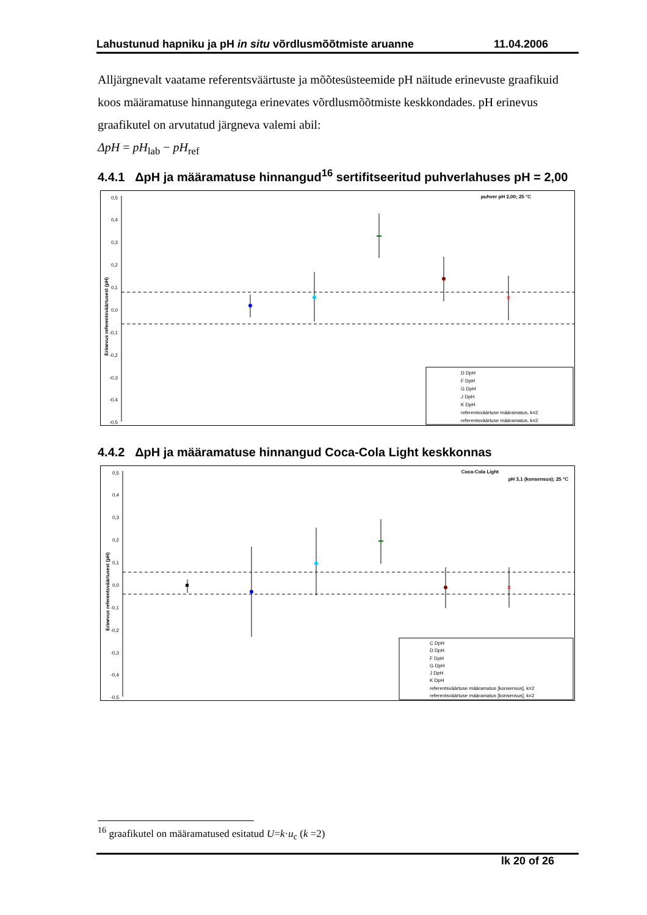Lahustunud hapniku ja pH in situ võrdlusmõõtmiste aruanne 11.04.2006
Alljärgnevalt vaatame referentsväärtuste ja mõõtesüsteemide pH näitude erinevuste graafikuid koos määramatuse hinnangutega erinevates võrdlusmõõtmiste keskkondades. pH erinevus graafikutel on arvutatud järgneva valemi abil:
ΔpH = pH<sub>lab</sub> − pH<sub>ref</sub>
4.4.1 ΔpH ja määramatuse hinnangud<sup>16</sup> sertifitseeritud puhverlahuses pH = 2,00
puhver pH 2,00; 25 °C
0,5
0,4
0,3
0,2
0,1
0,0
-0,1
-0,2
-0,3
-0,4
-0,5
Erinevus referentsväärtusest (pH)
×
D DpH
F DpH
G DpH
J DpH
K DpH
referentsväärtuse määramatus, k=2
referentsväärtuse määramatus, k=2
4.4.2 ΔpH ja määramatuse hinnangud Coca-Cola Light keskkonnas
Coca-Cola Light
pH 3,1 (konsensus); 25 °C
0,5
0,4
0,3
0,2
0,1
0,0
-0,1
-0,2
-0,3
-0,4
-0,5
Erinevus referentsväärtusest (pH)
×
C DpH
D DpH
F DpH
G DpH
J DpH
K DpH
referentsväärtuse määramatus [konsensus], k=2
referentsväärtuse määramatus [konsensus], k=2
<sup>16</sup> graafikutel on määramatused esitatud U=k·u<sub>c</sub> (k =2)
lk 20 of 26